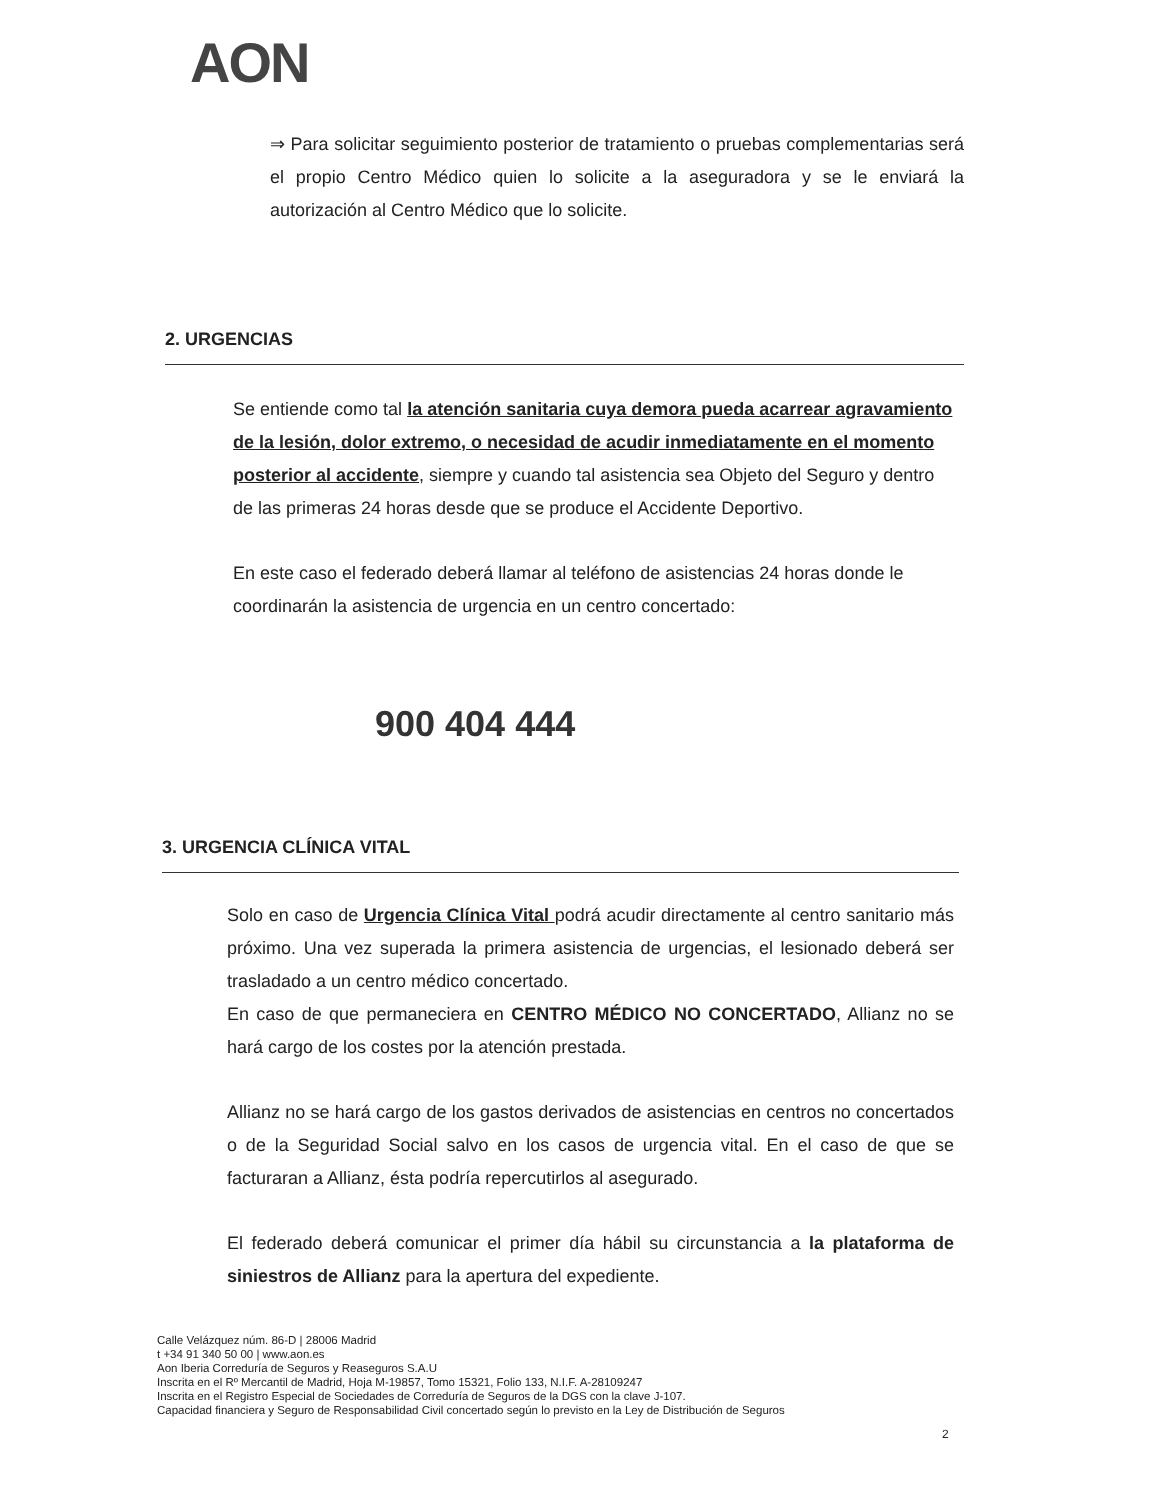AON
⇒ Para solicitar seguimiento posterior de tratamiento o pruebas complementarias será el propio Centro Médico quien lo solicite a la aseguradora y se le enviará la autorización al Centro Médico que lo solicite.
2. URGENCIAS
Se entiende como tal la atención sanitaria cuya demora pueda acarrear agravamiento de la lesión, dolor extremo, o necesidad de acudir inmediatamente en el momento posterior al accidente, siempre y cuando tal asistencia sea Objeto del Seguro y dentro de las primeras 24 horas desde que se produce el Accidente Deportivo.
En este caso el federado deberá llamar al teléfono de asistencias 24 horas donde le coordinarán la asistencia de urgencia en un centro concertado:
900 404 444
3. URGENCIA CLÍNICA VITAL
Solo en caso de Urgencia Clínica Vital podrá acudir directamente al centro sanitario más próximo. Una vez superada la primera asistencia de urgencias, el lesionado deberá ser trasladado a un centro médico concertado.
En caso de que permaneciera en CENTRO MÉDICO NO CONCERTADO, Allianz no se hará cargo de los costes por la atención prestada.
Allianz no se hará cargo de los gastos derivados de asistencias en centros no concertados o de la Seguridad Social salvo en los casos de urgencia vital. En el caso de que se facturaran a Allianz, ésta podría repercutirlos al asegurado.
El federado deberá comunicar el primer día hábil su circunstancia a la plataforma de siniestros de Allianz para la apertura del expediente.
Calle Velázquez núm. 86-D | 28006 Madrid
t +34 91 340 50 00 | www.aon.es
Aon Iberia Correduría de Seguros y Reaseguros S.A.U
Inscrita en el Rº Mercantil de Madrid, Hoja M-19857, Tomo 15321, Folio 133, N.I.F. A-28109247
Inscrita en el Registro Especial de Sociedades de Correduría de Seguros de la DGS con la clave J-107.
Capacidad financiera y Seguro de Responsabilidad Civil concertado según lo previsto en la Ley de Distribución de Seguros
2